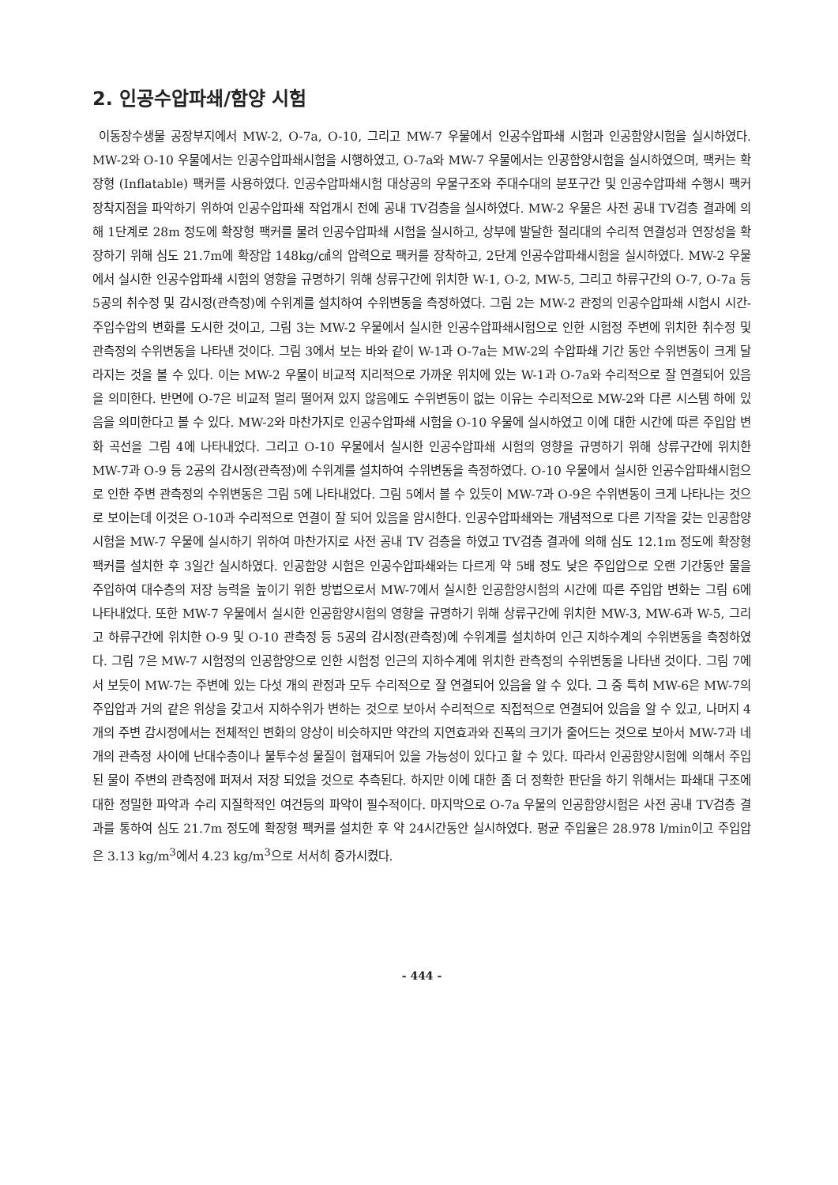2. 인공수압파쇄/함양 시험
이동장수생물 공장부지에서 MW-2, O-7a, O-10, 그리고 MW-7 우물에서 인공수압파쇄 시험과 인공함양시험을 실시하였다. MW-2와 O-10 우물에서는 인공수압파쇄시험을 시행하였고, O-7a와 MW-7 우물에서는 인공함양시험을 실시하였으며, 팩커는 확장형 (Inflatable) 팩커를 사용하였다. 인공수압파쇄시험 대상공의 우물구조와 주대수대의 분포구간 및 인공수압파쇄 수행시 팩커 장착지점을 파악하기 위하여 인공수압파쇄 작업개시 전에 공내 TV검층을 실시하였다. MW-2 우물은 사전 공내 TV검층 결과에 의해 1단계로 28m 정도에 확장형 팩커를 물려 인공수압파쇄 시험을 실시하고, 상부에 발달한 절리대의 수리적 연결성과 연장성을 확장하기 위해 심도 21.7m에 확장압 148kg/㎠의 압력으로 팩커를 장착하고, 2단계 인공수압파쇄시험을 실시하였다. MW-2 우물에서 실시한 인공수압파쇄 시험의 영향을 규명하기 위해 상류구간에 위치한 W-1, O-2, MW-5, 그리고 하류구간의 O-7, O-7a 등 5공의 취수정 및 감시정(관측정)에 수위계를 설치하여 수위변동을 측정하였다. 그림 2는 MW-2 관정의 인공수압파쇄 시험시 시간-주입수압의 변화를 도시한 것이고, 그림 3는 MW-2 우물에서 실시한 인공수압파쇄시험으로 인한 시험정 주변에 위치한 취수정 및 관측정의 수위변동을 나타낸 것이다. 그림 3에서 보는 바와 같이 W-1과 O-7a는 MW-2의 수압파쇄 기간 동안 수위변동이 크게 달라지는 것을 볼 수 있다. 이는 MW-2 우물이 비교적 지리적으로 가까운 위치에 있는 W-1과 O-7a와 수리적으로 잘 연결되어 있음을 의미한다. 반면에 O-7은 비교적 멀리 떨어져 있지 않음에도 수위변동이 없는 이유는 수리적으로 MW-2와 다른 시스템 하에 있음을 의미한다고 볼 수 있다. MW-2와 마찬가지로 인공수압파쇄 시험을 O-10 우물에 실시하였고 이에 대한 시간에 따른 주입압 변화 곡선을 그림 4에 나타내었다. 그리고 O-10 우물에서 실시한 인공수압파쇄 시험의 영향을 규명하기 위해 상류구간에 위치한 MW-7과 O-9 등 2공의 감시정(관측정)에 수위계를 설치하여 수위변동을 측정하였다. O-10 우물에서 실시한 인공수압파쇄시험으로 인한 주변 관측정의 수위변동은 그림 5에 나타내었다. 그림 5에서 볼 수 있듯이 MW-7과 O-9은 수위변동이 크게 나타나는 것으로 보이는데 이것은 O-10과 수리적으로 연결이 잘 되어 있음을 암시한다. 인공수압파쇄와는 개념적으로 다른 기작을 갖는 인공함양시험을 MW-7 우물에 실시하기 위하여 마찬가지로 사전 공내 TV 검층을 하였고 TV검층 결과에 의해 심도 12.1m 정도에 확장형 팩커를 설치한 후 3일간 실시하였다. 인공함양 시험은 인공수압파쇄와는 다르게 약 5배 정도 낮은 주입압으로 오랜 기간동안 물을 주입하여 대수층의 저장 능력을 높이기 위한 방법으로서 MW-7에서 실시한 인공함양시험의 시간에 따른 주입압 변화는 그림 6에 나타내었다. 또한 MW-7 우물에서 실시한 인공함양시험의 영향을 규명하기 위해 상류구간에 위치한 MW-3, MW-6과 W-5, 그리고 하류구간에 위치한 O-9 및 O-10 관측정 등 5공의 감시정(관측정)에 수위계를 설치하여 인근 지하수계의 수위변동을 측정하였다. 그림 7은 MW-7 시험정의 인공함양으로 인한 시험정 인근의 지하수계에 위치한 관측정의 수위변동을 나타낸 것이다. 그림 7에서 보듯이 MW-7는 주변에 있는 다섯 개의 관정과 모두 수리적으로 잘 연결되어 있음을 알 수 있다. 그 중 특히 MW-6은 MW-7의 주입압과 거의 같은 위상을 갖고서 지하수위가 변하는 것으로 보아서 수리적으로 직접적으로 연결되어 있음을 알 수 있고, 나머지 4개의 주변 감시정에서는 전체적인 변화의 양상이 비슷하지만 약간의 지연효과와 진폭의 크기가 줄어드는 것으로 보아서 MW-7과 네 개의 관측정 사이에 난대수층이나 불투수성 물질이 협재되어 있을 가능성이 있다고 할 수 있다. 따라서 인공함양시험에 의해서 주입된 물이 주변의 관측정에 퍼져서 저장 되었을 것으로 추측된다. 하지만 이에 대한 좀 더 정확한 판단을 하기 위해서는 파쇄대 구조에 대한 정밀한 파악과 수리 지질학적인 여건등의 파악이 필수적이다. 마지막으로 O-7a 우물의 인공함양시험은 사전 공내 TV검층 결과를 통하여 심도 21.7m 정도에 확장형 팩커를 설치한 후 약 24시간동안 실시하였다. 평균 주입율은 28.978 l/min이고 주입압은 3.13 kg/m<sup>3</sup>에서 4.23 kg/m<sup>3</sup>으로 서서히 증가시켰다.
- 444 -